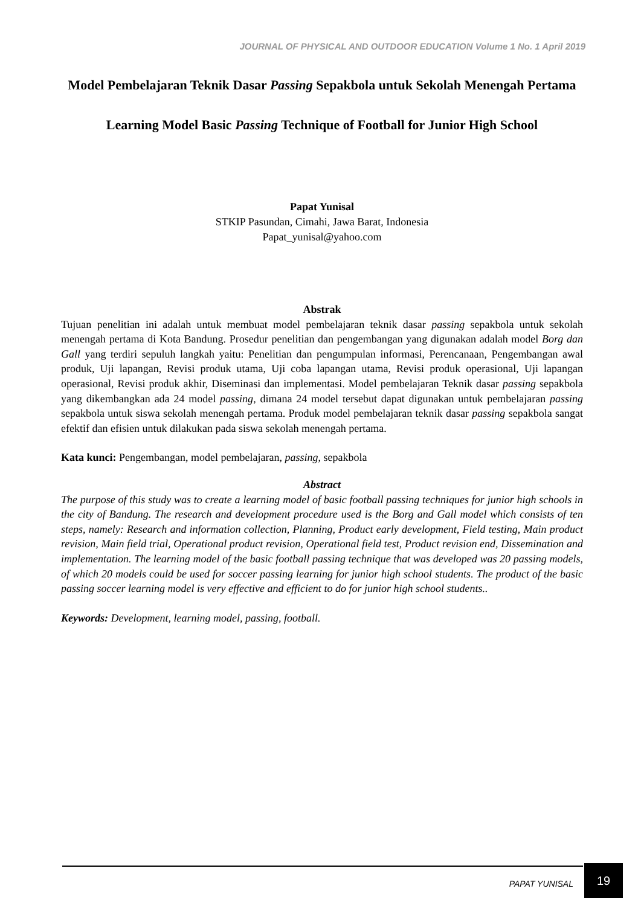JOURNAL OF PHYSICAL AND OUTDOOR EDUCATION Volume 1 No. 1 April 2019
Model Pembelajaran Teknik Dasar Passing Sepakbola untuk Sekolah Menengah Pertama
Learning Model Basic Passing Technique of Football for Junior High School
Papat Yunisal
STKIP Pasundan, Cimahi, Jawa Barat, Indonesia
Papat_yunisal@yahoo.com
Abstrak
Tujuan penelitian ini adalah untuk membuat model pembelajaran teknik dasar passing sepakbola untuk sekolah menengah pertama di Kota Bandung. Prosedur penelitian dan pengembangan yang digunakan adalah model Borg dan Gall yang terdiri sepuluh langkah yaitu: Penelitian dan pengumpulan informasi, Perencanaan, Pengembangan awal produk, Uji lapangan, Revisi produk utama, Uji coba lapangan utama, Revisi produk operasional, Uji lapangan operasional, Revisi produk akhir, Diseminasi dan implementasi. Model pembelajaran Teknik dasar passing sepakbola yang dikembangkan ada 24 model passing, dimana 24 model tersebut dapat digunakan untuk pembelajaran passing sepakbola untuk siswa sekolah menengah pertama. Produk model pembelajaran teknik dasar passing sepakbola sangat efektif dan efisien untuk dilakukan pada siswa sekolah menengah pertama.
Kata kunci: Pengembangan, model pembelajaran, passing, sepakbola
Abstract
The purpose of this study was to create a learning model of basic football passing techniques for junior high schools in the city of Bandung. The research and development procedure used is the Borg and Gall model which consists of ten steps, namely: Research and information collection, Planning, Product early development, Field testing, Main product revision, Main field trial, Operational product revision, Operational field test, Product revision end, Dissemination and implementation. The learning model of the basic football passing technique that was developed was 20 passing models, of which 20 models could be used for soccer passing learning for junior high school students. The product of the basic passing soccer learning model is very effective and efficient to do for junior high school students..
Keywords: Development, learning model, passing, football.
PAPAT YUNISAL
19